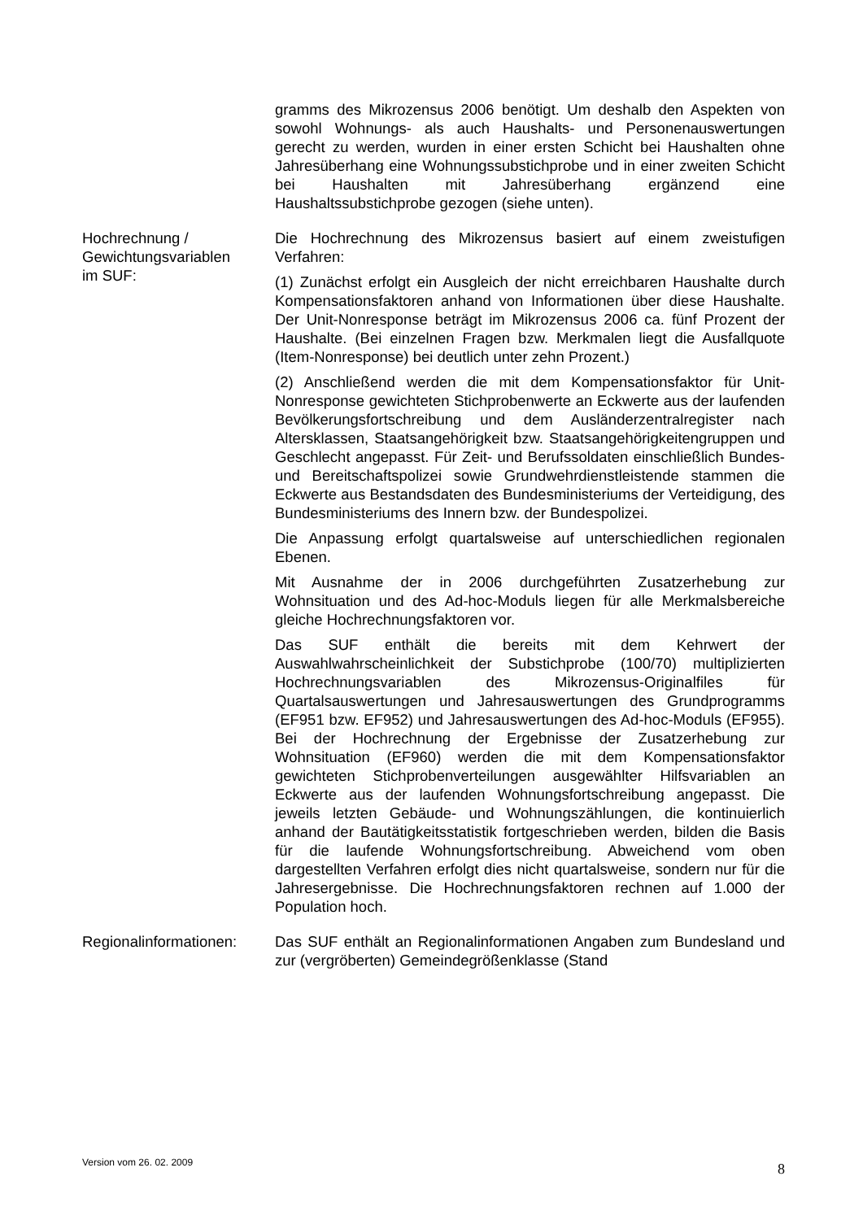gramms des Mikrozensus 2006 benötigt. Um deshalb den Aspekten von sowohl Wohnungs- als auch Haushalts- und Personenauswertungen gerecht zu werden, wurden in einer ersten Schicht bei Haushalten ohne Jahresüberhang eine Wohnungssubstichprobe und in einer zweiten Schicht bei Haushalten mit Jahresüberhang ergänzend eine Haushaltssubstichprobe gezogen (siehe unten).
Hochrechnung /
Gewichtungsvariablen
im SUF:
Die Hochrechnung des Mikrozensus basiert auf einem zweistufigen Verfahren:
(1) Zunächst erfolgt ein Ausgleich der nicht erreichbaren Haushalte durch Kompensationsfaktoren anhand von Informationen über diese Haushalte. Der Unit-Nonresponse beträgt im Mikrozensus 2006 ca. fünf Prozent der Haushalte. (Bei einzelnen Fragen bzw. Merkmalen liegt die Ausfallquote (Item-Nonresponse) bei deutlich unter zehn Prozent.)
(2) Anschließend werden die mit dem Kompensationsfaktor für Unit-Nonresponse gewichteten Stichprobenwerte an Eckwerte aus der laufenden Bevölkerungsfortschreibung und dem Ausländerzentralregister nach Altersklassen, Staatsangehörigkeit bzw. Staatsangehörigkeitengruppen und Geschlecht angepasst. Für Zeit- und Berufssoldaten einschließlich Bundes- und Bereitschaftspolizei sowie Grundwehrdienstleistende stammen die Eckwerte aus Bestandsdaten des Bundesministeriums der Verteidigung, des Bundesministeriums des Innern bzw. der Bundespolizei.
Die Anpassung erfolgt quartalsweise auf unterschiedlichen regionalen Ebenen.
Mit Ausnahme der in 2006 durchgeführten Zusatzerhebung zur Wohnsituation und des Ad-hoc-Moduls liegen für alle Merkmalsbereiche gleiche Hochrechnungsfaktoren vor.
Das SUF enthält die bereits mit dem Kehrwert der Auswahlwahrscheinlichkeit der Substichprobe (100/70) multiplizierten Hochrechnungsvariablen des Mikrozensus-Originalfiles für Quartalsauswertungen und Jahresauswertungen des Grundprogramms (EF951 bzw. EF952) und Jahresauswertungen des Ad-hoc-Moduls (EF955). Bei der Hochrechnung der Ergebnisse der Zusatzerhebung zur Wohnsituation (EF960) werden die mit dem Kompensationsfaktor gewichteten Stichprobenverteilungen ausgewählter Hilfsvariablen an Eckwerte aus der laufenden Wohnungsfortschreibung angepasst. Die jeweils letzten Gebäude- und Wohnungszählungen, die kontinuierlich anhand der Bautätigkeitsstatistik fortgeschrieben werden, bilden die Basis für die laufende Wohnungsfortschreibung. Abweichend vom oben dargestellten Verfahren erfolgt dies nicht quartalsweise, sondern nur für die Jahresergebnisse. Die Hochrechnungsfaktoren rechnen auf 1.000 der Population hoch.
Regionalinformationen:
Das SUF enthält an Regionalinformationen Angaben zum Bundesland und zur (vergröberten) Gemeindegrößenklasse (Stand
Version vom 26. 02. 2009 8